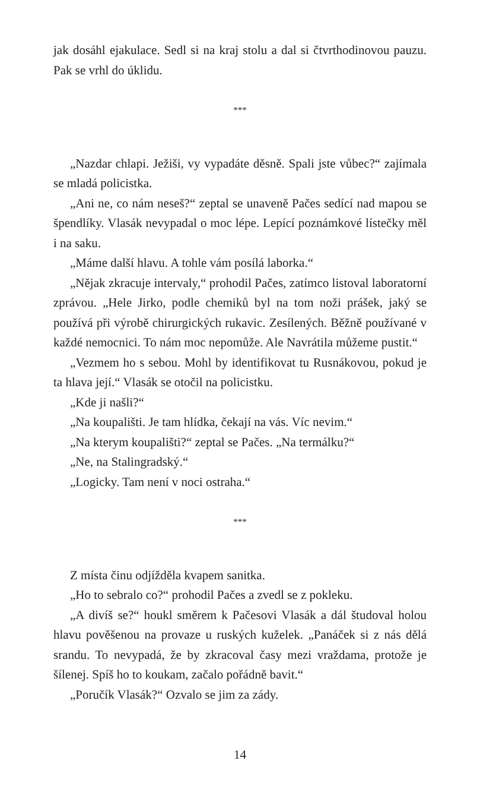jak dosáhl ejakulace. Sedl si na kraj stolu a dal si čtvrthodino­vou pauzu. Pak se vrhl do úklidu.
***
„Nazdar chlapi. Ježiši, vy vypadáte děsně. Spali jste vůbec?“ zajímala se mladá policistka.
„Ani ne, co nám neseš?“ zeptal se unaveně Pačes sedící nad mapou se špendlíky. Vlasák nevypadal o moc lépe. Lepící poznámkové lístečky měl i na saku.
„Máme další hlavu. A tohle vám posílá laborka.“
„Nějak zkracuje intervaly,“ prohodil Pačes, zatímco listo­val laboratorní zprávou. „Hele Jirko, podle chemiků byl na tom noži prášek, jaký se používá při výrobě chirurgických rukavic. Zesílených. Běžně používané v každé nemocnici. To nám moc nepomůže. Ale Navrátila můžeme pustit.“
„Vezmem ho s sebou. Mohl by identifikovat tu Rusnáko­vou, pokud je ta hlava její.“ Vlasák se otočil na policistku.
„Kde ji našli?“
„Na koupališti. Je tam hlídka, čekají na vás. Víc nevim.“
„Na kterym koupališti?“ zeptal se Pačes. „Na termálku?“
„Ne, na Stalingradský.“
„Logicky. Tam není v noci ostraha.“
***
Z místa činu odjížděla kvapem sanitka.
„Ho to sebralo co?“ prohodil Pačes a zvedl se z pokleku.
„A divíš se?“ houkl směrem k Pačesovi Vlasák a dál štu­doval holou hlavu pověšenou na provaze u ruských kuželek. „Panáček si z nás dělá srandu. To nevypadá, že by zkracoval časy mezi vraždama, protože je šílenej. Spíš ho to koukam, začalo pořádně bavit.“
„Poručík Vlasák?“ Ozvalo se jim za zády.
14